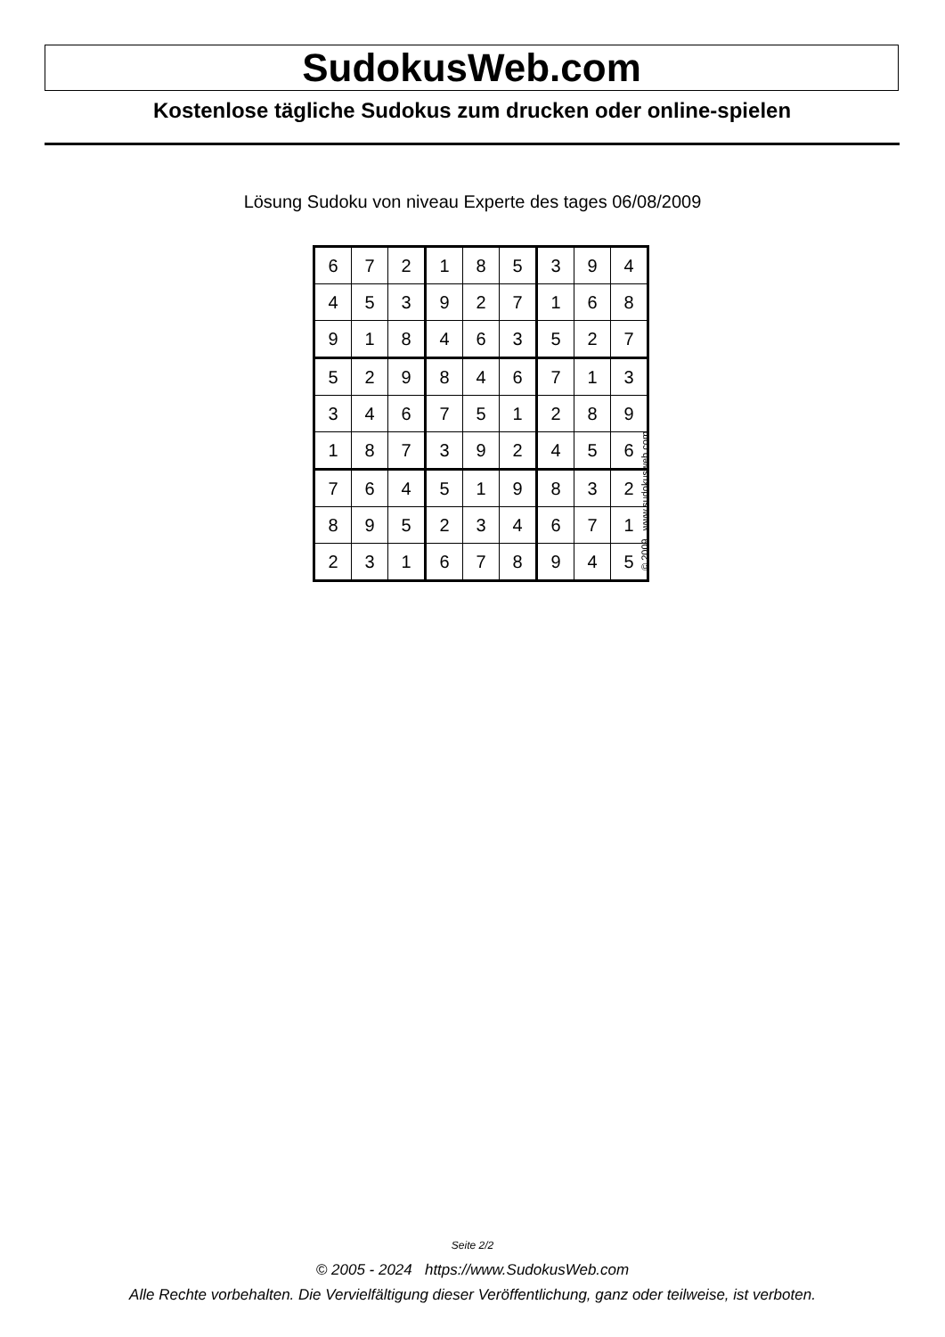SudokusWeb.com
Kostenlose tägliche Sudokus zum drucken oder online-spielen
Lösung Sudoku von niveau Experte des tages 06/08/2009
| 6 | 7 | 2 | 1 | 8 | 5 | 3 | 9 | 4 |
| 4 | 5 | 3 | 9 | 2 | 7 | 1 | 6 | 8 |
| 9 | 1 | 8 | 4 | 6 | 3 | 5 | 2 | 7 |
| 5 | 2 | 9 | 8 | 4 | 6 | 7 | 1 | 3 |
| 3 | 4 | 6 | 7 | 5 | 1 | 2 | 8 | 9 |
| 1 | 8 | 7 | 3 | 9 | 2 | 4 | 5 | 6 |
| 7 | 6 | 4 | 5 | 1 | 9 | 8 | 3 | 2 |
| 8 | 9 | 5 | 2 | 3 | 4 | 6 | 7 | 1 |
| 2 | 3 | 1 | 6 | 7 | 8 | 9 | 4 | 5 |
© 2009 www.sudokusweb.com
Seite 2/2
© 2005 - 2024 https://www.SudokusWeb.com
Alle Rechte vorbehalten. Die Vervielfältigung dieser Veröffentlichung, ganz oder teilweise, ist verboten.